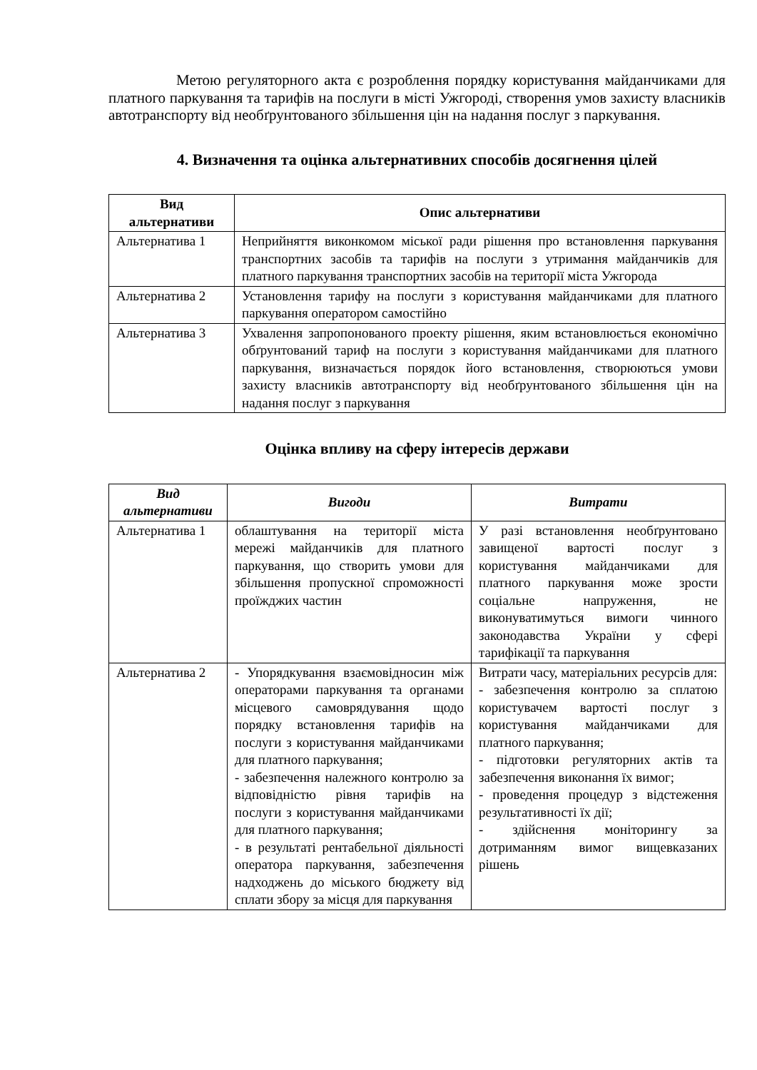Метою регуляторного акта є розроблення порядку користування майданчиками для платного паркування та тарифів на послуги в місті Ужгороді, створення умов захисту власників автотранспорту від необґрунтованого збільшення цін на надання послуг з паркування.
4. Визначення та оцінка альтернативних способів досягнення цілей
| Вид альтернативи | Опис альтернативи |
| --- | --- |
| Альтернатива 1 | Неприйняття виконкомом міської ради рішення про встановлення паркування транспортних засобів та тарифів на послуги з утримання майданчиків для платного паркування транспортних засобів на території міста Ужгорода |
| Альтернатива 2 | Установлення тарифу на послуги з користування майданчиками для платного паркування оператором самостійно |
| Альтернатива 3 | Ухвалення запропонованого проекту рішення, яким встановлюється економічно обґрунтований тариф на послуги з користування майданчиками для платного паркування, визначається порядок його встановлення, створюються умови захисту власників автотранспорту від необґрунтованого збільшення цін на надання послуг з паркування |
Оцінка впливу на сферу інтересів держави
| Вид альтернативи | Вигоди | Витрати |
| --- | --- | --- |
| Альтернатива 1 | облаштування на території міста мережі майданчиків для платного паркування, що створить умови для збільшення пропускної спроможності проїжджих частин | У разі встановлення необґрунтовано завищеної вартості послуг з користування майданчиками для платного паркування може зрости соціальне напруження, не виконуватимуться вимоги чинного законодавства України у сфері тарифікації та паркування |
| Альтернатива 2 | - Упорядкування взаємовідносин між операторами паркування та органами місцевого самоврядування щодо порядку встановлення тарифів на послуги з користування майданчиками для платного паркування; - забезпечення належного контролю за відповідністю рівня тарифів на послуги з користування майданчиками для платного паркування; - в результаті рентабельної діяльності оператора паркування, забезпечення надходжень до міського бюджету від сплати збору за місця для паркування | Витрати часу, матеріальних ресурсів для: - забезпечення контролю за сплатою користувачем вартості послуг з користування майданчиками для платного паркування; - підготовки регуляторних актів та забезпечення виконання їх вимог; - проведення процедур з відстеження результативності їх дії; - здійснення моніторингу за дотриманням вимог вищевказаних рішень |